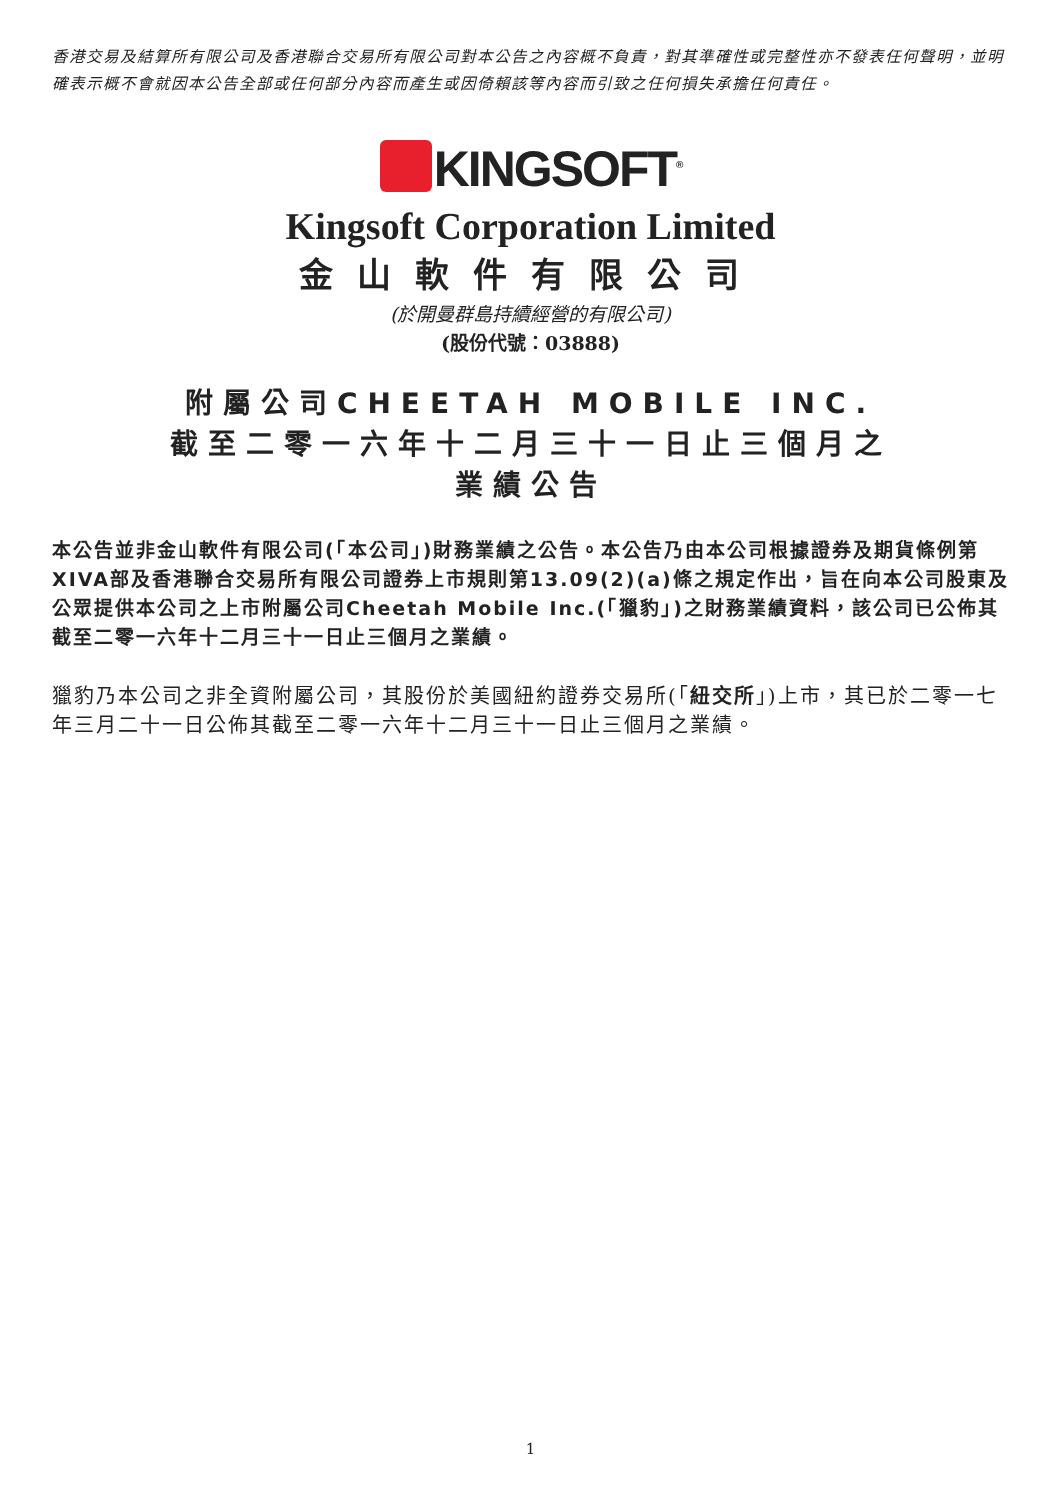香港交易及結算所有限公司及香港聯合交易所有限公司對本公告之內容概不負責，對其準確性或完整性亦不發表任何聲明，並明確表示概不會就因本公告全部或任何部分內容而產生或因倚賴該等內容而引致之任何損失承擔任何責任。
KINGSOFT<sup>®</sup>
Kingsoft Corporation Limited
金山軟件有限公司
(於開曼群島持續經營的有限公司)
(股份代號：03888)
附屬公司CHEETAH MOBILE INC.
截至二零一六年十二月三十一日止三個月之
業績公告
本公告並非金山軟件有限公司(「本公司」)財務業績之公告。本公告乃由本公司根據證券及期貨條例第XIVA部及香港聯合交易所有限公司證券上市規則第13.09(2)(a)條之規定作出，旨在向本公司股東及公眾提供本公司之上市附屬公司Cheetah Mobile Inc.(「獵豹」)之財務業績資料，該公司已公佈其截至二零一六年十二月三十一日止三個月之業績。
獵豹乃本公司之非全資附屬公司，其股份於美國紐約證券交易所(「紐交所」)上市，其已於二零一七年三月二十一日公佈其截至二零一六年十二月三十一日止三個月之業績。
1